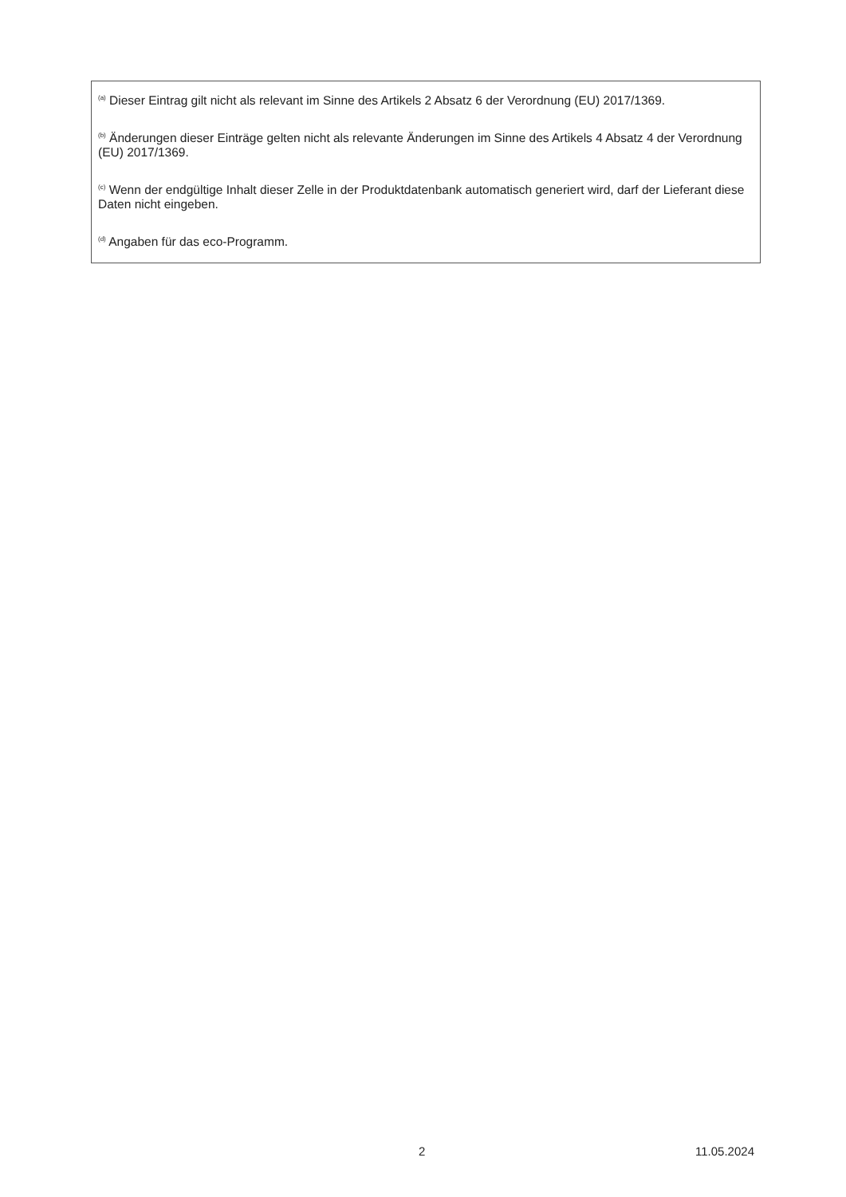<sup>(a)</sup> Dieser Eintrag gilt nicht als relevant im Sinne des Artikels 2 Absatz 6 der Verordnung (EU) 2017/1369.
<sup>(b)</sup> Änderungen dieser Einträge gelten nicht als relevante Änderungen im Sinne des Artikels 4 Absatz 4 der Verordnung (EU) 2017/1369.
<sup>(c)</sup> Wenn der endgültige Inhalt dieser Zelle in der Produktdatenbank automatisch generiert wird, darf der Lieferant diese Daten nicht eingeben.
<sup>(d)</sup> Angaben für das eco-Programm.
2 11.05.2024